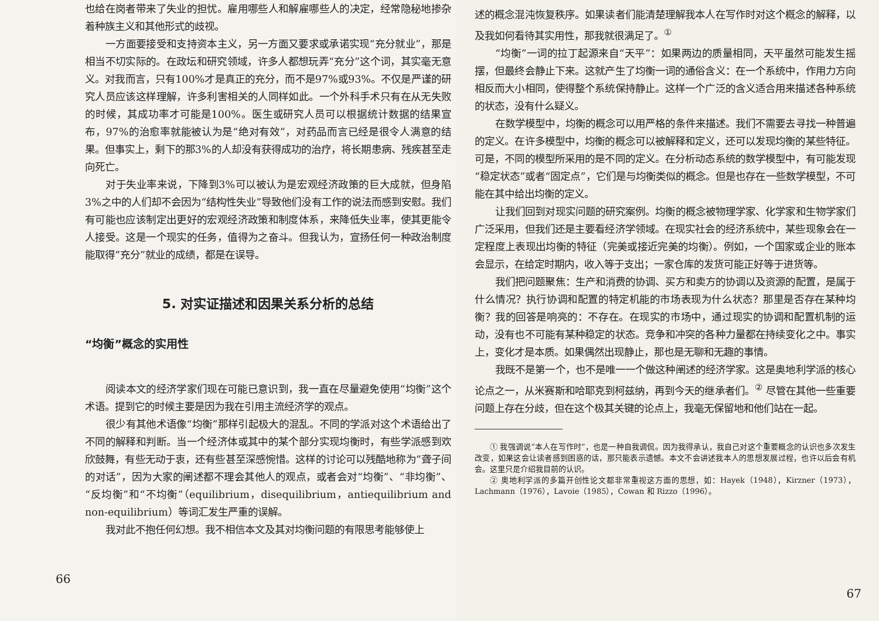也给在岗者带来了失业的担忧。雇用哪些人和解雇哪些人的决定，经常隐秘地掺杂着种族主义和其他形式的歧视。
一方面要接受和支持资本主义，另一方面又要求或承诺实现“充分就业”，那是相当不切实际的。在政坛和研究领域，许多人都想玩弄“充分”这个词，其实毫无意义。对我而言，只有100%才是真正的充分，而不是97%或93%。不仅是严谨的研究人员应该这样理解，许多利害相关的人同样如此。一个外科手术只有在从无失败的时候，其成功率才可能是100%。医生或研究人员可以根据统计数据的结果宣布，97%的治愈率就能被认为是“绝对有效”，对药品而言已经是很令人满意的结果。但事实上，剩下的那3%的人却没有获得成功的治疗，将长期患病、残疾甚至走向死亡。
对于失业率来说，下降到3%可以被认为是宏观经济政策的巨大成就，但身陷3%之中的人们却不会因为“结构性失业”导致他们没有工作的说法而感到安慰。我们有可能也应该制定出更好的宏观经济政策和制度体系，来降低失业率，使其更能令人接受。这是一个现实的任务，值得为之奋斗。但我认为，宣扬任何一种政治制度能取得“充分”就业的成绩，都是在误导。
5. 对实证描述和因果关系分析的总结
“均衡”概念的实用性
阅读本文的经济学家们现在可能已意识到，我一直在尽量避免使用“均衡”这个术语。提到它的时候主要是因为我在引用主流经济学的观点。
很少有其他术语像“均衡”那样引起极大的混乱。不同的学派对这个术语给出了不同的解释和判断。当一个经济体或其中的某个部分实现均衡时，有些学派感到欢欣鼓舞，有些无动于衷，还有些甚至深感惋惜。这样的讨论可以残酷地称为“聋子间的对话”，因为大家的阐述都不理会其他人的观点，或者会对“均衡”、“非均衡”、“反均衡”和“不均衡”（equilibrium，disequilibrium，antiequilibrium and non-equilibrium）等词汇发生严重的误解。
我对此不抱任何幻想。我不相信本文及其对均衡问题的有限思考能够使上
66
述的概念混沌恢复秩序。如果读者们能清楚理解我本人在写作时对这个概念的解释，以及我如何看待其实用性，那我就很满足了。<sup>①</sup>
“均衡”一词的拉丁起源来自“天平”：如果两边的质量相同，天平虽然可能发生摇摆，但最终会静止下来。这就产生了均衡一词的通俗含义：在一个系统中，作用力方向相反而大小相同，使得整个系统保持静止。这样一个广泛的含义适合用来描述各种系统的状态，没有什么疑义。
在数学模型中，均衡的概念可以用严格的条件来描述。我们不需要去寻找一种普遍的定义。在许多模型中，均衡的概念可以被解释和定义，还可以发现均衡的某些特征。可是，不同的模型所采用的是不同的定义。在分析动态系统的数学模型中，有可能发现“稳定状态”或者“固定点”，它们是与均衡类似的概念。但是也存在一些数学模型，不可能在其中给出均衡的定义。
让我们回到对现实问题的研究案例。均衡的概念被物理学家、化学家和生物学家们广泛采用，但我们还是主要看经济学领域。在现实社会的经济系统中，某些现象会在一定程度上表现出均衡的特征（完美或接近完美的均衡）。例如，一个国家或企业的账本会显示，在给定时期内，收入等于支出；一家仓库的发货可能正好等于进货等。
我们把问题聚焦：生产和消费的协调、买方和卖方的协调以及资源的配置，是属于什么情况？执行协调和配置的特定机能的市场表现为什么状态？那里是否存在某种均衡？我的回答是响亮的：不存在。在现实的市场中，通过现实的协调和配置机制的运动，没有也不可能有某种稳定的状态。竞争和冲突的各种力量都在持续变化之中。事实上，变化才是本质。如果偶然出现静止，那也是无聊和无趣的事情。
我既不是第一个，也不是唯一一个做这种阐述的经济学家。这是奥地利学派的核心论点之一，从米赛斯和哈耶克到柯兹纳，再到今天的继承者们。<sup>②</sup> 尽管在其他一些重要问题上存在分歧，但在这个极其关键的论点上，我毫无保留地和他们站在一起。
① 我强调说“本人在写作时”，也是一种自我调侃。因为我得承认，我自己对这个重要概念的认识也多次发生改变，如果这会让读者感到困惑的话，那只能表示遗憾。本文不会讲述我本人的思想发展过程，也许以后会有机会。这里只是介绍我目前的认识。
② 奥地利学派的多篇开创性论文都非常重视这方面的思想，如：Hayek（1948），Kirzner（1973），Lachmann（1976），Lavoie（1985），Cowan 和 Rizzo（1996）。
67